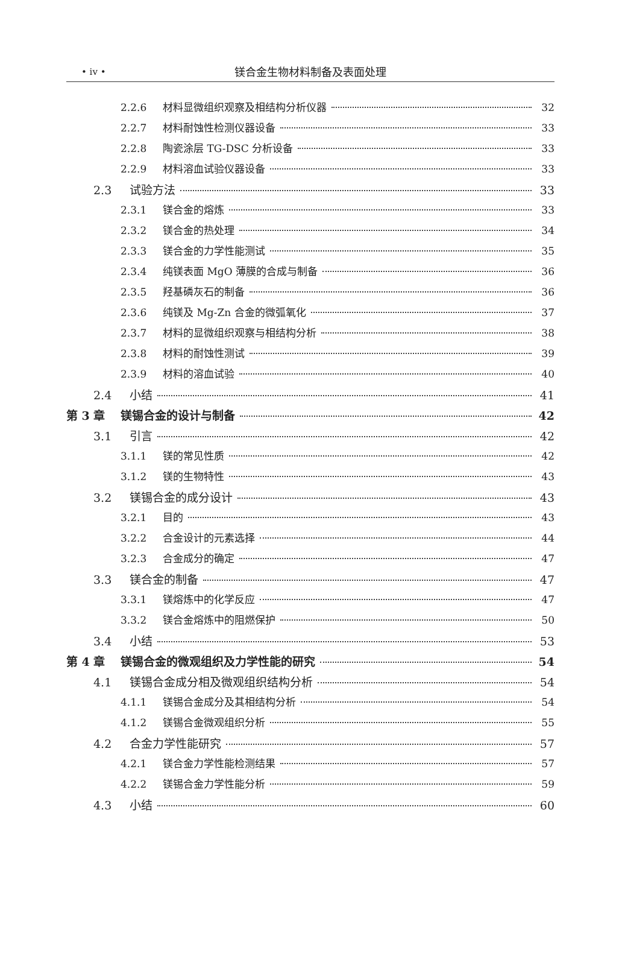• iv •
镁合金生物材料制备及表面处理
2.2.6 材料显微组织观察及相结构分析仪器 32
2.2.7 材料耐蚀性检测仪器设备 33
2.2.8 陶瓷涂层 TG-DSC 分析设备 33
2.2.9 材料溶血试验仪器设备 33
2.3 试验方法 33
2.3.1 镁合金的熔炼 33
2.3.2 镁合金的热处理 34
2.3.3 镁合金的力学性能测试 35
2.3.4 纯镁表面 MgO 薄膜的合成与制备 36
2.3.5 羟基磷灰石的制备 36
2.3.6 纯镁及 Mg-Zn 合金的微弧氧化 37
2.3.7 材料的显微组织观察与相结构分析 38
2.3.8 材料的耐蚀性测试 39
2.3.9 材料的溶血试验 40
2.4 小结 41
第 3 章 镁锡合金的设计与制备 42
3.1 引言 42
3.1.1 镁的常见性质 42
3.1.2 镁的生物特性 43
3.2 镁锡合金的成分设计 43
3.2.1 目的 43
3.2.2 合金设计的元素选择 44
3.2.3 合金成分的确定 47
3.3 镁合金的制备 47
3.3.1 镁熔炼中的化学反应 47
3.3.2 镁合金熔炼中的阻燃保护 50
3.4 小结 53
第 4 章 镁锡合金的微观组织及力学性能的研究 54
4.1 镁锡合金成分相及微观组织结构分析 54
4.1.1 镁锡合金成分及其相结构分析 54
4.1.2 镁锡合金微观组织分析 55
4.2 合金力学性能研究 57
4.2.1 镁合金力学性能检测结果 57
4.2.2 镁锡合金力学性能分析 59
4.3 小结 60